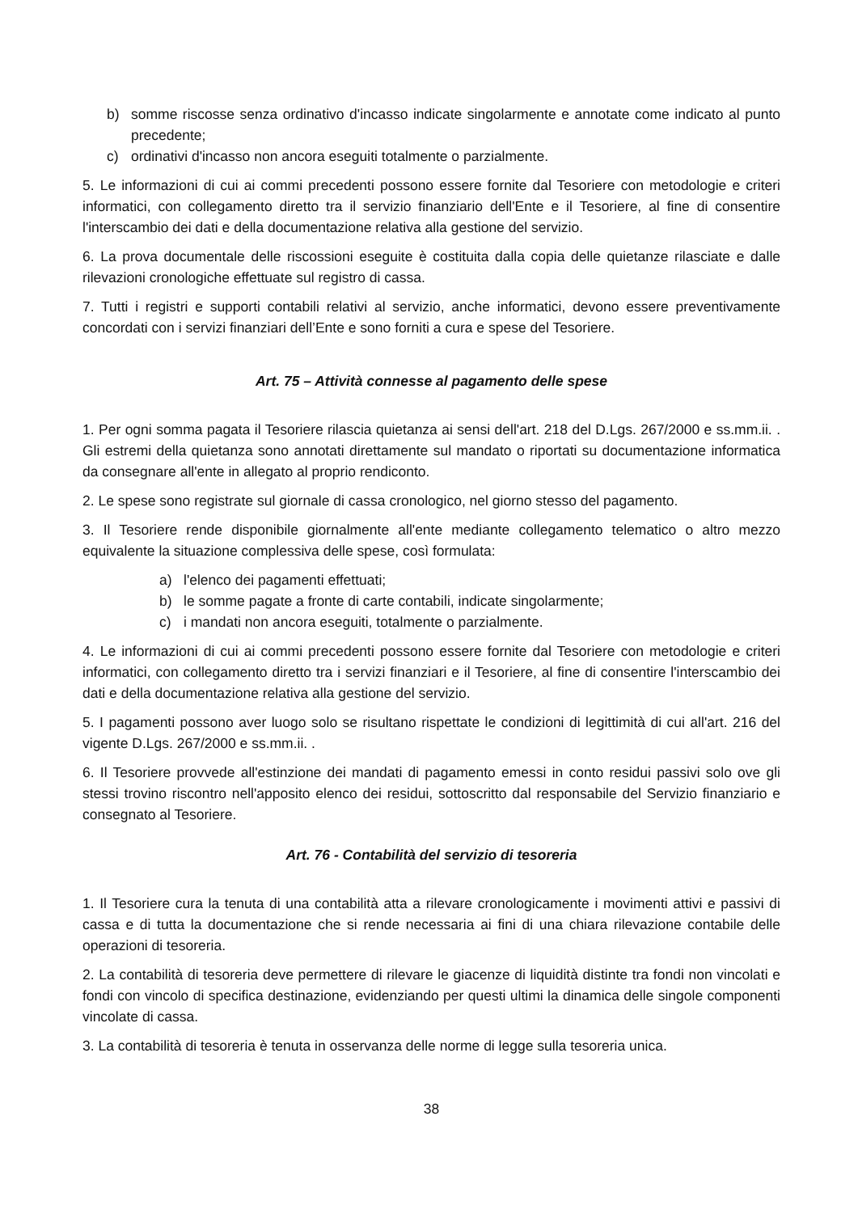b) somme riscosse senza ordinativo d'incasso indicate singolarmente e annotate come indicato al punto precedente;
c) ordinativi d'incasso non ancora eseguiti totalmente o parzialmente.
5. Le informazioni di cui ai commi precedenti possono essere fornite dal Tesoriere con metodologie e criteri informatici, con collegamento diretto tra il servizio finanziario dell'Ente e il Tesoriere, al fine di consentire l'interscambio dei dati e della documentazione relativa alla gestione del servizio.
6. La prova documentale delle riscossioni eseguite è costituita dalla copia delle quietanze rilasciate e dalle rilevazioni cronologiche effettuate sul registro di cassa.
7. Tutti i registri e supporti contabili relativi al servizio, anche informatici, devono essere preventivamente concordati con i servizi finanziari dell’Ente e sono forniti a cura e spese del Tesoriere.
Art. 75 – Attività connesse al pagamento delle spese
1. Per ogni somma pagata il Tesoriere rilascia quietanza ai sensi dell'art. 218 del D.Lgs. 267/2000 e ss.mm.ii. . Gli estremi della quietanza sono annotati direttamente sul mandato o riportati su documentazione informatica da consegnare all'ente in allegato al proprio rendiconto.
2. Le spese sono registrate sul giornale di cassa cronologico, nel giorno stesso del pagamento.
3. Il Tesoriere rende disponibile giornalmente all'ente mediante collegamento telematico o altro mezzo equivalente la situazione complessiva delle spese, così formulata:
a) l'elenco dei pagamenti effettuati;
b) le somme pagate a fronte di carte contabili, indicate singolarmente;
c) i mandati non ancora eseguiti, totalmente o parzialmente.
4. Le informazioni di cui ai commi precedenti possono essere fornite dal Tesoriere con metodologie e criteri informatici, con collegamento diretto tra i servizi finanziari e il Tesoriere, al fine di consentire l'interscambio dei dati e della documentazione relativa alla gestione del servizio.
5. I pagamenti possono aver luogo solo se risultano rispettate le condizioni di legittimità di cui all'art. 216 del vigente D.Lgs. 267/2000 e ss.mm.ii. .
6. Il Tesoriere provvede all'estinzione dei mandati di pagamento emessi in conto residui passivi solo ove gli stessi trovino riscontro nell'apposito elenco dei residui, sottoscritto dal responsabile del Servizio finanziario e consegnato al Tesoriere.
Art. 76 - Contabilità del servizio di tesoreria
1. Il Tesoriere cura la tenuta di una contabilità atta a rilevare cronologicamente i movimenti attivi e passivi di cassa e di tutta la documentazione che si rende necessaria ai fini di una chiara rilevazione contabile delle operazioni di tesoreria.
2. La contabilità di tesoreria deve permettere di rilevare le giacenze di liquidità distinte tra fondi non vincolati e fondi con vincolo di specifica destinazione, evidenziando per questi ultimi la dinamica delle singole componenti vincolate di cassa.
3. La contabilità di tesoreria è tenuta in osservanza delle norme di legge sulla tesoreria unica.
38